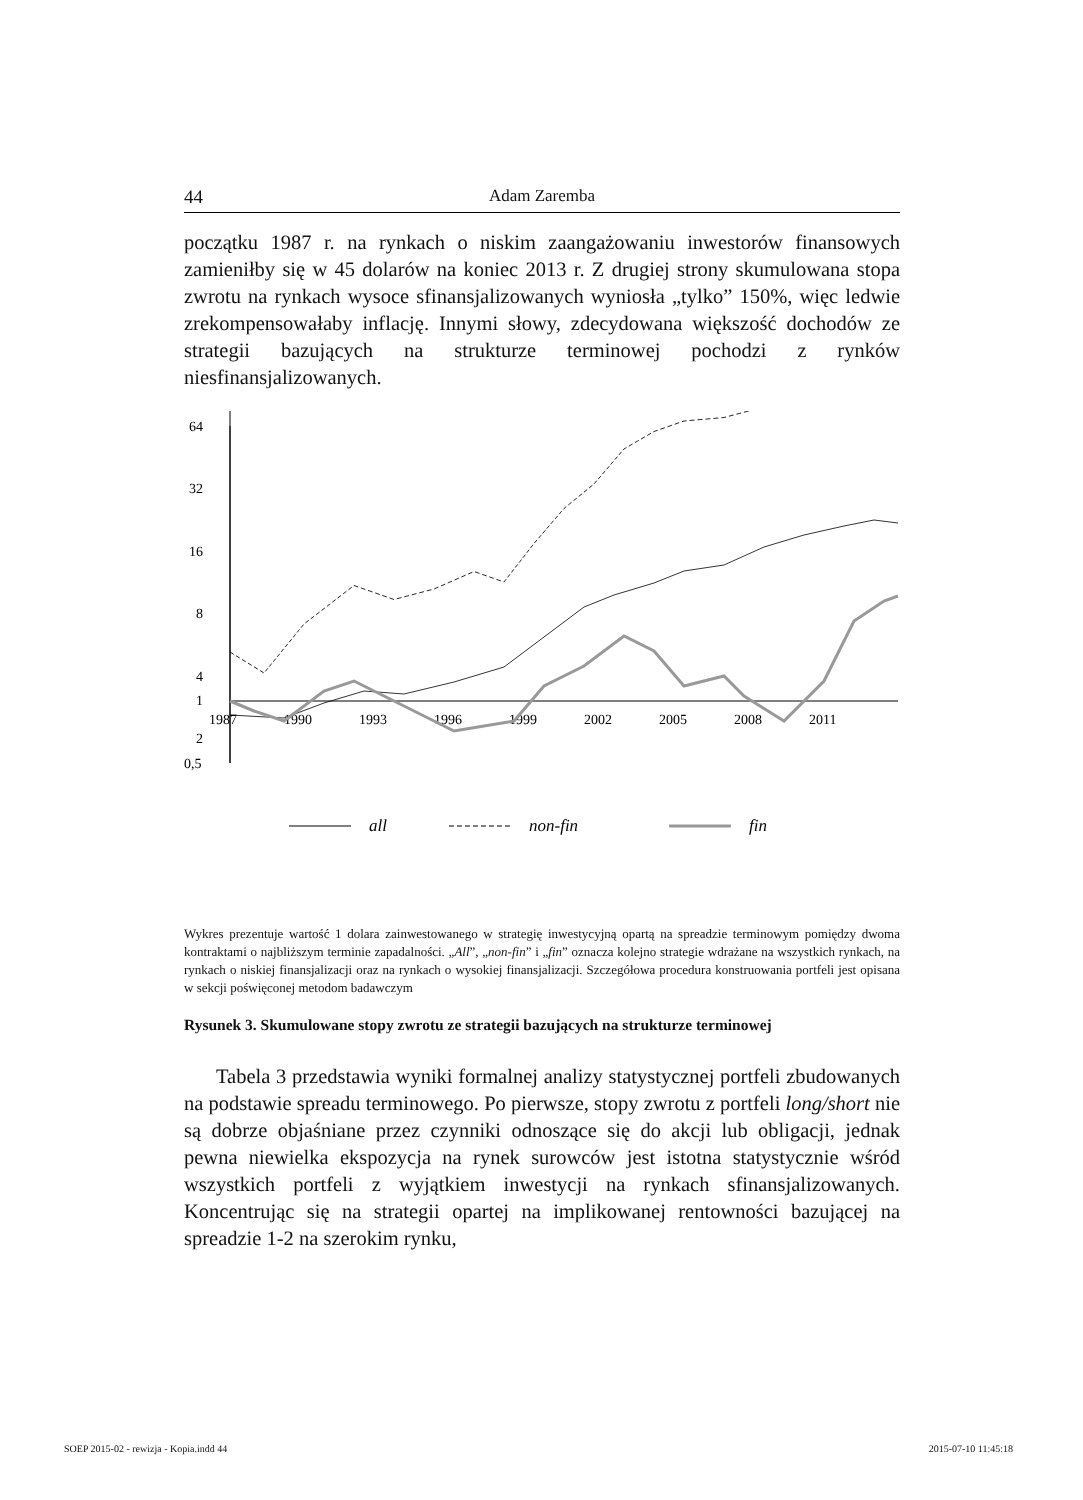44 Adam Zaremba
początku 1987 r. na rynkach o niskim zaangażowaniu inwestorów finansowych zamieniłby się w 45 dolarów na koniec 2013 r. Z drugiej strony skumulowana stopa zwrotu na rynkach wysoce sfinansjalizowanych wyniosła „tylko” 150%, więc ledwie zrekompensowałaby inflację. Innymi słowy, zdecydowana większość dochodów ze strategii bazujących na strukturze terminowej pochodzi z rynków niesfinansjalizowanych.
64
32
16
8
4
2
1
0,5
1987
1990
1993
1996
1999
2002
2005
2008
2011
all
non-fin
fin
Wykres prezentuje wartość 1 dolara zainwestowanego w strategię inwestycyjną opartą na spreadzie terminowym pomiędzy dwoma kontraktami o najbliższym terminie zapadalności. „All”, „non-fin” i „fin” oznacza kolejno strategie wdrażane na wszystkich rynkach, na rynkach o niskiej finansjalizacji oraz na rynkach o wysokiej finansjalizacji. Szczegółowa procedura konstruowania portfeli jest opisana w sekcji poświęconej metodom badawczym
Rysunek 3. Skumulowane stopy zwrotu ze strategii bazujących na strukturze terminowej
Tabela 3 przedstawia wyniki formalnej analizy statystycznej portfeli zbudowanych na podstawie spreadu terminowego. Po pierwsze, stopy zwrotu z portfeli long/short nie są dobrze objaśniane przez czynniki odnoszące się do akcji lub obligacji, jednak pewna niewielka ekspozycja na rynek surowców jest istotna statystycznie wśród wszystkich portfeli z wyjątkiem inwestycji na rynkach sfinansjalizowanych. Koncentrując się na strategii opartej na implikowanej rentowności bazującej na spreadzie 1-2 na szerokim rynku,
SOEP 2015-02 - rewizja - Kopia.indd 44
2015-07-10 11:45:18